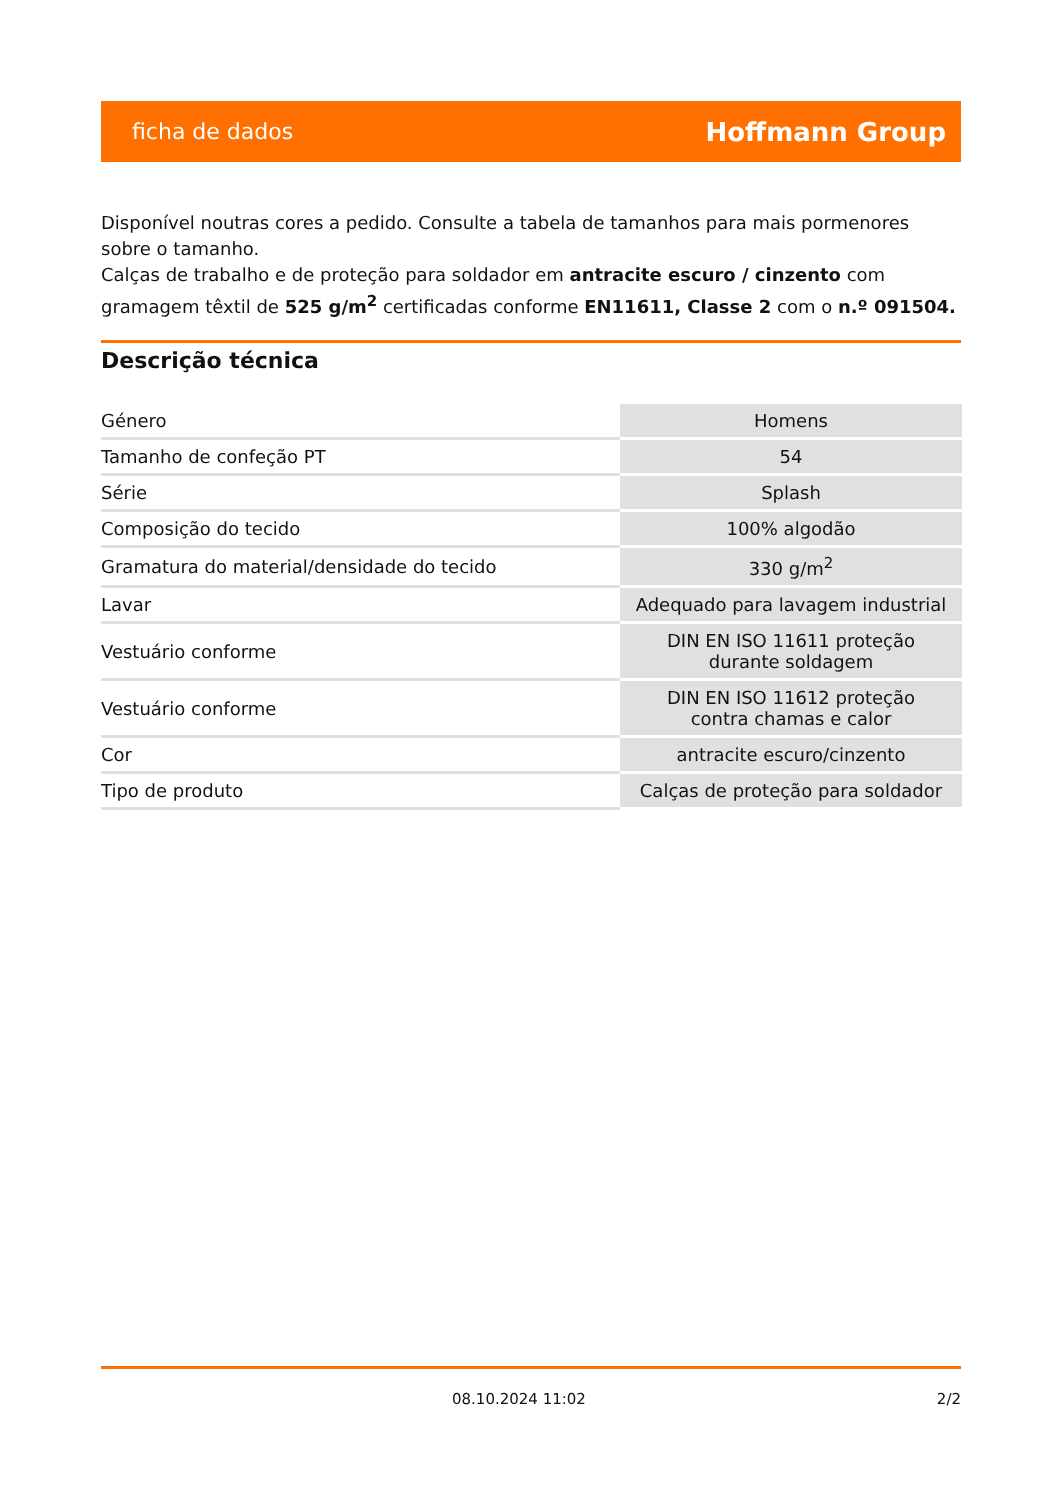ficha de dados Hoffmann Group
Disponível noutras cores a pedido. Consulte a tabela de tamanhos para mais pormenores sobre o tamanho.
Calças de trabalho e de proteção para soldador em antracite escuro / cinzento com gramagem têxtil de 525 g/m<sup>2</sup> certificadas conforme EN11611, Classe 2 com o n.º 091504.
Descrição técnica
| Género | Homens |
| Tamanho de confeção PT | 54 |
| Série | Splash |
| Composição do tecido | 100% algodão |
| Gramatura do material/densidade do tecido | 330 g/m<sup>2</sup> |
| Lavar | Adequado para lavagem industrial |
| Vestuário conforme | DIN EN ISO 11611 proteção durante soldagem |
| Vestuário conforme | DIN EN ISO 11612 proteção contra chamas e calor |
| Cor | antracite escuro/cinzento |
| Tipo de produto | Calças de proteção para soldador |
08.10.2024 11:02 2/2